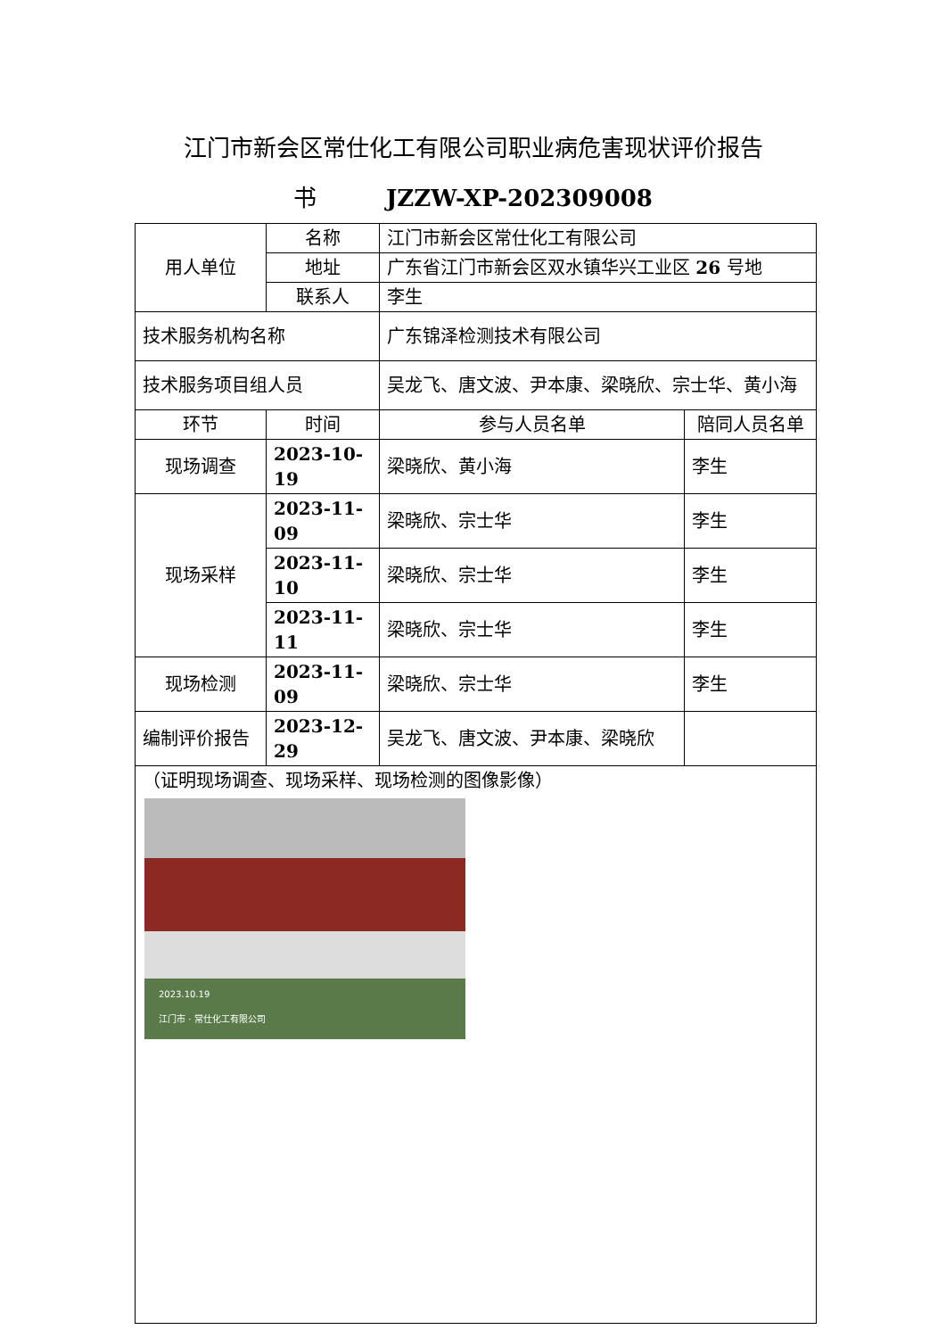江门市新会区常仕化工有限公司职业病危害现状评价报告
书　　　JZZW-XP-202309008
| 用人单位 | 名称 | 江门市新会区常仕化工有限公司 | |
| | 地址 | 广东省江门市新会区双水镇华兴工业区 26 号地 | |
| | 联系人 | 李生 | |
| 技术服务机构名称 | | 广东锦泽检测技术有限公司 | |
| 技术服务项目组人员 | | 吴龙飞、唐文波、尹本康、梁晓欣、宗士华、黄小海 | |
| 环节 | 时间 | 参与人员名单 | 陪同人员名单 |
| 现场调查 | 2023-10-19 | 梁晓欣、黄小海 | 李生 |
| 现场采样 | 2023-11-09 | 梁晓欣、宗士华 | 李生 |
| | 2023-11-10 | 梁晓欣、宗士华 | 李生 |
| | 2023-11-11 | 梁晓欣、宗士华 | 李生 |
| 现场检测 | 2023-11-09 | 梁晓欣、宗士华 | 李生 |
| 编制评价报告 | 2023-12-29 | 吴龙飞、唐文波、尹本康、梁晓欣 | |
| （证明现场调查、现场采样、现场检测的图像影像） 2023.10.19 江门市 · 常仕化工有限公司 | | | |